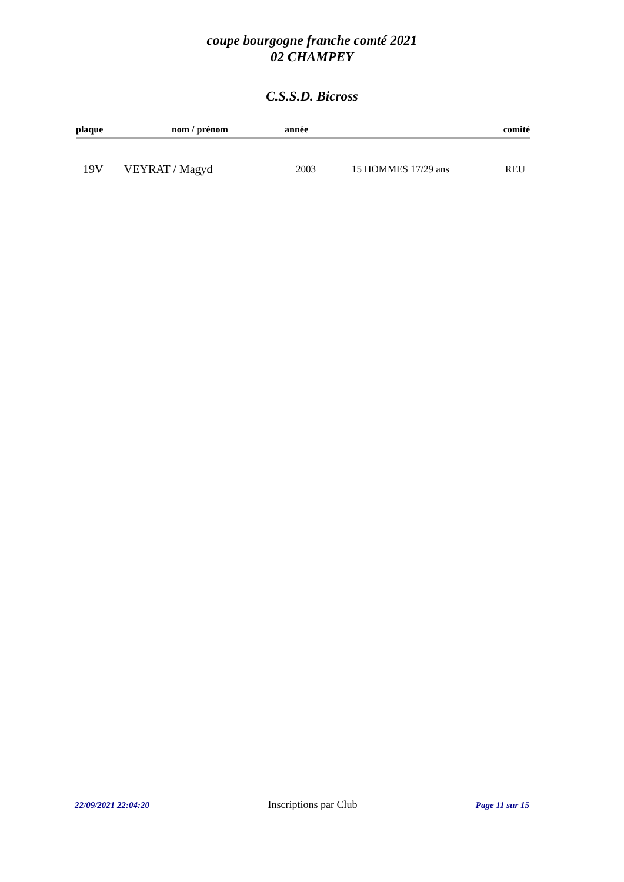coupe bourgogne franche comté 2021
02 CHAMPEY
C.S.S.D. Bicross
| plaque | nom / prénom | année | | comité |
| --- | --- | --- | --- | --- |
| 19V | VEYRAT / Magyd | 2003 | 15 HOMMES 17/29 ans | REU |
22/09/2021 22:04:20 Inscriptions par Club Page 11 sur 15